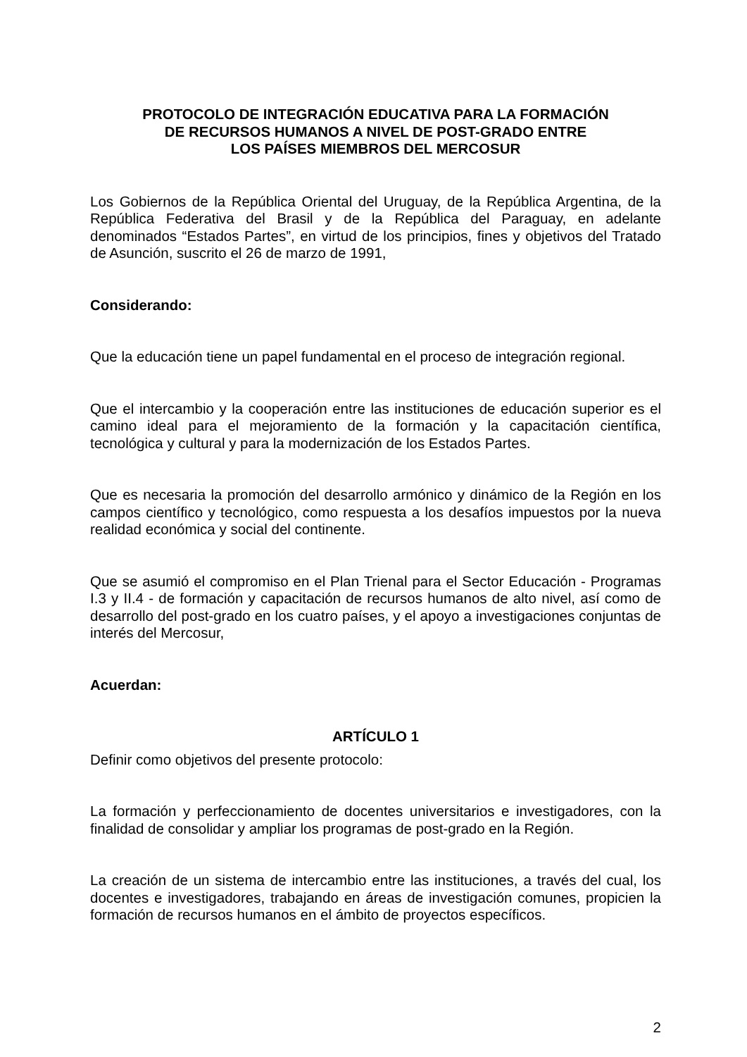PROTOCOLO DE INTEGRACIÓN EDUCATIVA PARA LA FORMACIÓN
DE RECURSOS HUMANOS A NIVEL DE POST-GRADO ENTRE
LOS PAÍSES MIEMBROS DEL MERCOSUR
Los Gobiernos de la República Oriental del Uruguay, de la República Argentina, de la República Federativa del Brasil y de la República del Paraguay, en adelante denominados “Estados Partes”, en virtud de los principios, fines y objetivos del Tratado de Asunción, suscrito el 26 de marzo de 1991,
Considerando:
Que la educación tiene un papel fundamental en el proceso de integración regional.
Que el intercambio y la cooperación entre las instituciones de educación superior es el camino ideal para el mejoramiento de la formación y la capacitación científica, tecnológica y cultural y para la modernización de los Estados Partes.
Que es necesaria la promoción del desarrollo armónico y dinámico de la Región en los campos científico y tecnológico, como respuesta a los desafíos impuestos por la nueva realidad económica y social del continente.
Que se asumió el compromiso en el Plan Trienal para el Sector Educación - Programas I.3 y II.4 - de formación y capacitación de recursos humanos de alto nivel, así como de desarrollo del post-grado en los cuatro países, y el apoyo a investigaciones conjuntas de interés del Mercosur,
Acuerdan:
ARTÍCULO 1
Definir como objetivos del presente protocolo:
La formación y perfeccionamiento de docentes universitarios e investigadores, con la finalidad de consolidar y ampliar los programas de post-grado en la Región.
La creación de un sistema de intercambio entre las instituciones, a través del cual, los docentes e investigadores, trabajando en áreas de investigación comunes, propicien la formación de recursos humanos en el ámbito de proyectos específicos.
2